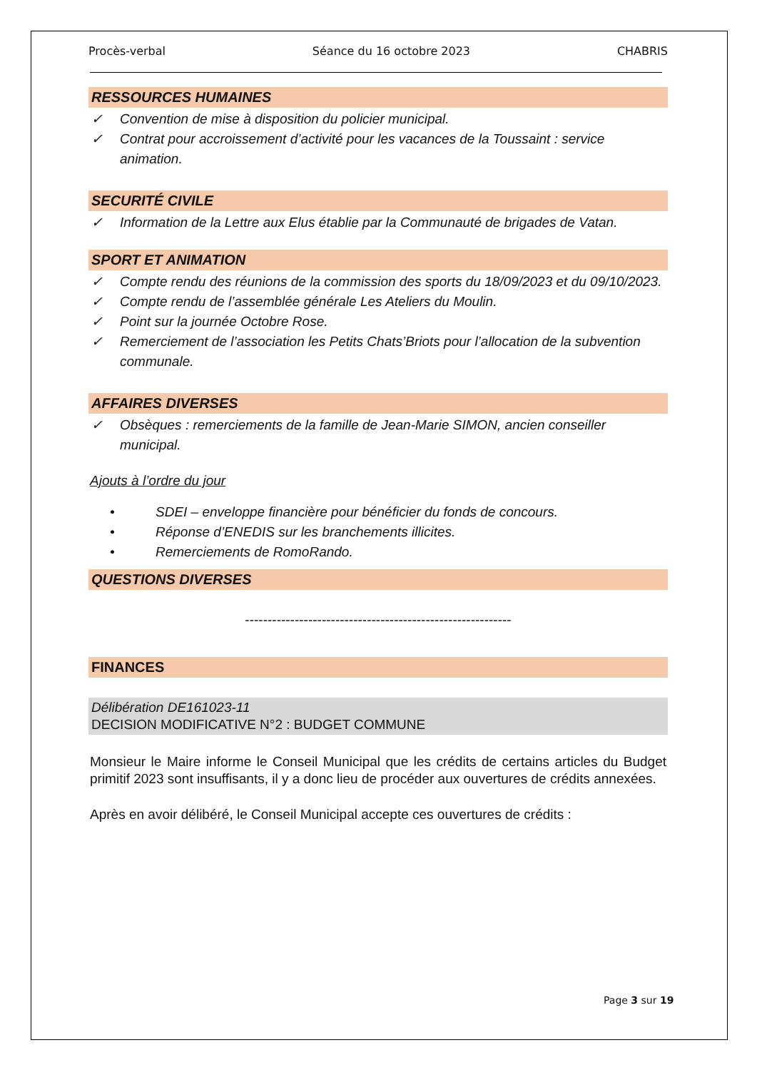Procès-verbal Séance du 16 octobre 2023 CHABRIS
RESSOURCES HUMAINES
✓ Convention de mise à disposition du policier municipal.
✓ Contrat pour accroissement d’activité pour les vacances de la Toussaint : service animation.
SECURITÉ CIVILE
✓ Information de la Lettre aux Elus établie par la Communauté de brigades de Vatan.
SPORT ET ANIMATION
✓ Compte rendu des réunions de la commission des sports du 18/09/2023 et du 09/10/2023.
✓ Compte rendu de l’assemblée générale Les Ateliers du Moulin.
✓ Point sur la journée Octobre Rose.
✓ Remerciement de l’association les Petits Chats’Briots pour l’allocation de la subvention communale.
AFFAIRES DIVERSES
✓ Obsèques : remerciements de la famille de Jean-Marie SIMON, ancien conseiller municipal.
Ajouts à l’ordre du jour
• SDEI – enveloppe financière pour bénéficier du fonds de concours.
• Réponse d’ENEDIS sur les branchements illicites.
• Remerciements de RomoRando.
QUESTIONS DIVERSES
-----------------------------------------------------------
FINANCES
Délibération DE161023-11
DECISION MODIFICATIVE N°2 : BUDGET COMMUNE
Monsieur le Maire informe le Conseil Municipal que les crédits de certains articles du Budget primitif 2023 sont insuffisants, il y a donc lieu de procéder aux ouvertures de crédits annexées.
Après en avoir délibéré, le Conseil Municipal accepte ces ouvertures de crédits :
Page 3 sur 19